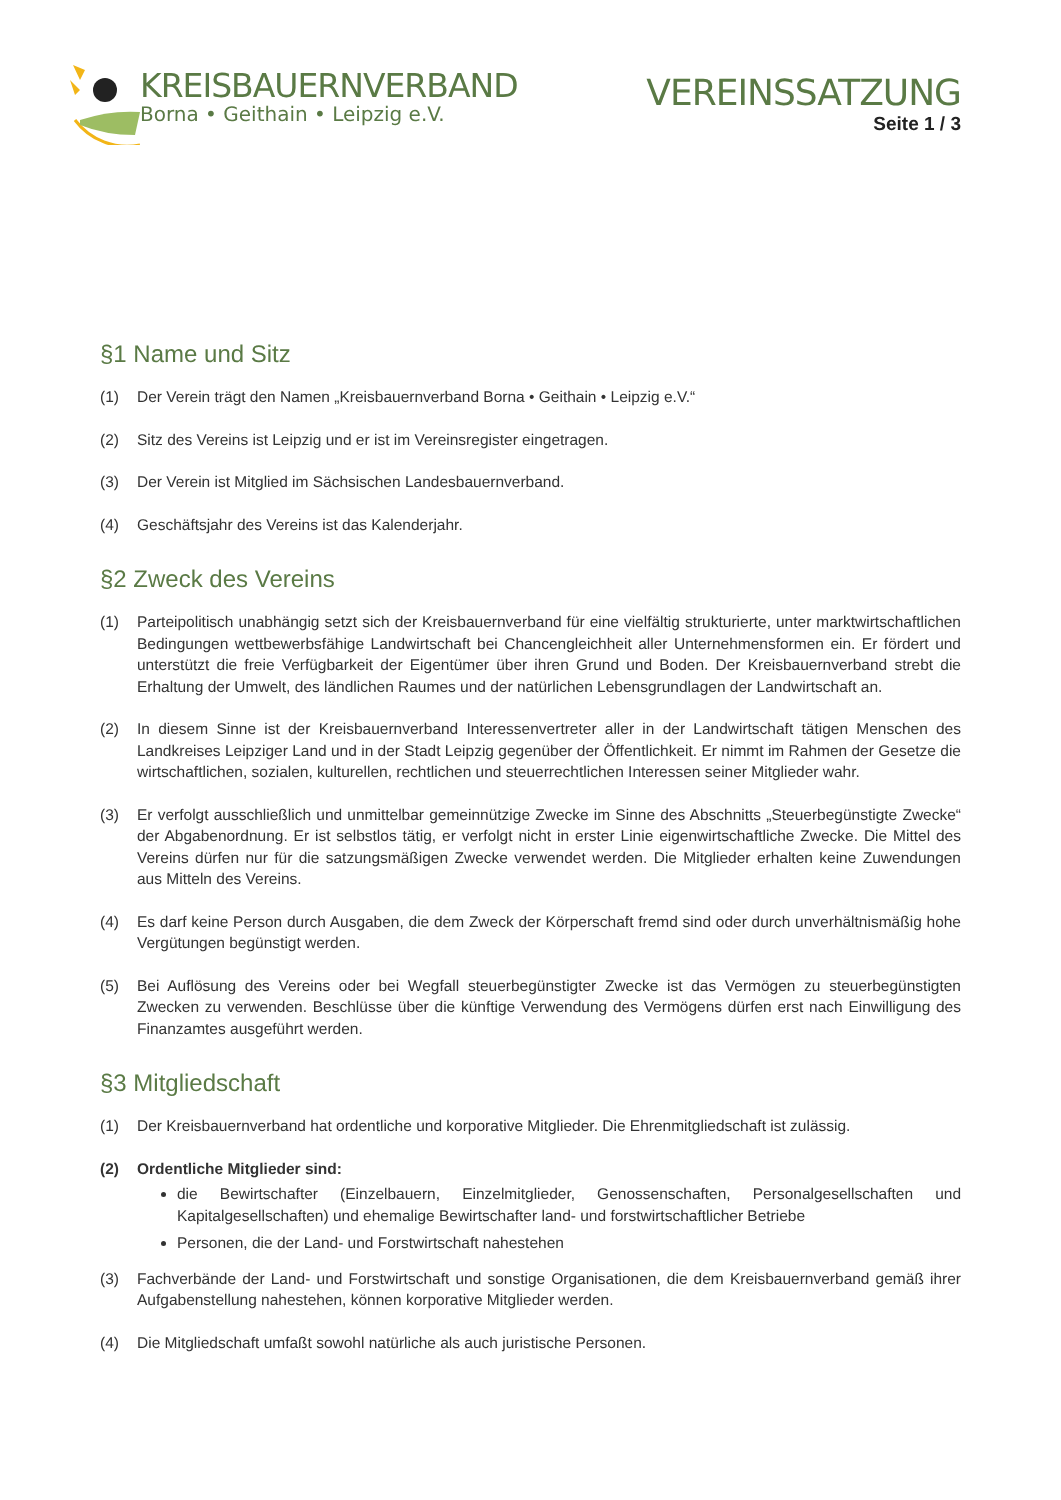KREISBAUERNVERBAND
Borna • Geithain • Leipzig e.V.
VEREINSSATZUNG
Seite 1 / 3
§1 Name und Sitz
(1) Der Verein trägt den Namen „Kreisbauernverband Borna • Geithain • Leipzig e.V.“
(2) Sitz des Vereins ist Leipzig und er ist im Vereinsregister eingetragen.
(3) Der Verein ist Mitglied im Sächsischen Landesbauernverband.
(4) Geschäftsjahr des Vereins ist das Kalenderjahr.
§2 Zweck des Vereins
(1) Parteipolitisch unabhängig setzt sich der Kreisbauernverband für eine vielfältig strukturierte, unter marktwirtschaftlichen Bedingungen wettbewerbsfähige Landwirtschaft bei Chancengleichheit aller Unternehmensformen ein. Er fördert und unterstützt die freie Verfügbarkeit der Eigentümer über ihren Grund und Boden. Der Kreisbauernverband strebt die Erhaltung der Umwelt, des ländlichen Raumes und der natürlichen Lebensgrundlagen der Landwirtschaft an.
(2) In diesem Sinne ist der Kreisbauernverband Interessenvertreter aller in der Landwirtschaft tätigen Menschen des Landkreises Leipziger Land und in der Stadt Leipzig gegenüber der Öffentlichkeit. Er nimmt im Rahmen der Gesetze die wirtschaftlichen, sozialen, kulturellen, rechtlichen und steuerrechtlichen Interessen seiner Mitglieder wahr.
(3) Er verfolgt ausschließlich und unmittelbar gemeinnützige Zwecke im Sinne des Abschnitts „Steuerbegünstigte Zwecke“ der Abgabenordnung. Er ist selbstlos tätig, er verfolgt nicht in erster Linie eigenwirtschaftliche Zwecke. Die Mittel des Vereins dürfen nur für die satzungsmäßigen Zwecke verwendet werden. Die Mitglieder erhalten keine Zuwendungen aus Mitteln des Vereins.
(4) Es darf keine Person durch Ausgaben, die dem Zweck der Körperschaft fremd sind oder durch unverhältnismäßig hohe Vergütungen begünstigt werden.
(5) Bei Auflösung des Vereins oder bei Wegfall steuerbegünstigter Zwecke ist das Vermögen zu steuerbegünstigten Zwecken zu verwenden. Beschlüsse über die künftige Verwendung des Vermögens dürfen erst nach Einwilligung des Finanzamtes ausgeführt werden.
§3 Mitgliedschaft
(1) Der Kreisbauernverband hat ordentliche und korporative Mitglieder. Die Ehrenmitgliedschaft ist zulässig.
(2) Ordentliche Mitglieder sind:
die Bewirtschafter (Einzelbauern, Einzelmitglieder, Genossenschaften, Personalgesellschaften und Kapitalgesellschaften) und ehemalige Bewirtschafter land- und forstwirtschaftlicher Betriebe
Personen, die der Land- und Forstwirtschaft nahestehen
(3) Fachverbände der Land- und Forstwirtschaft und sonstige Organisationen, die dem Kreisbauernverband gemäß ihrer Aufgabenstellung nahestehen, können korporative Mitglieder werden.
(4) Die Mitgliedschaft umfaßt sowohl natürliche als auch juristische Personen.